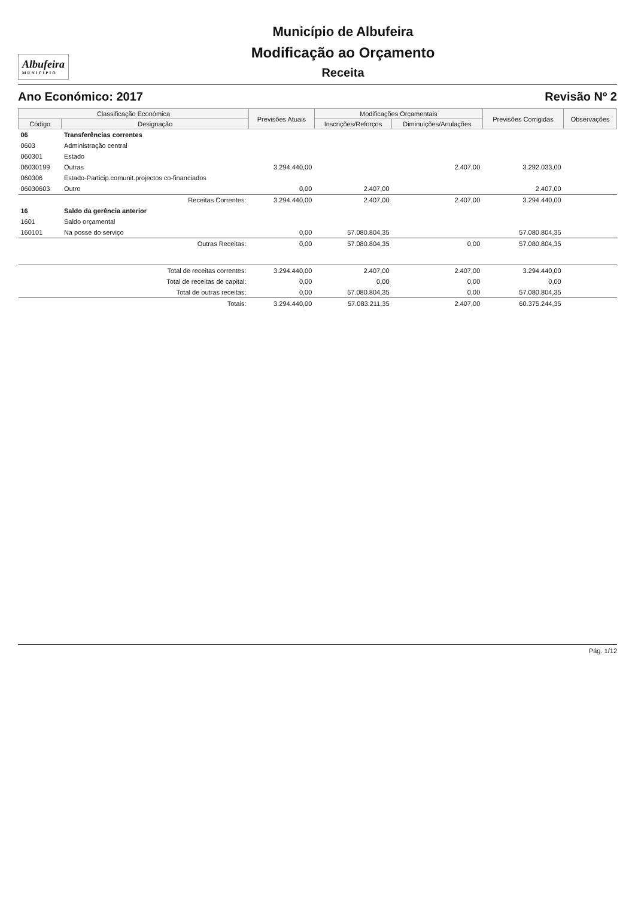Albufeira
MUNICÍPIO
Município de Albufeira
Modificação ao Orçamento
Receita
Ano Económico: 2017 Revisão Nº 2
| Classificação Económica | | Previsões Atuais | Modificações Orçamentais | | Previsões Corrigidas | Observações |
| --- | --- | --- | --- | --- | --- | --- |
| Código | Designação | | Inscrições/Reforços | Diminuições/Anulações | | |
| 06 | Transferências correntes | | | | | |
| 0603 | Administração central | | | | | |
| 060301 | Estado | | | | | |
| 06030199 | Outras | 3.294.440,00 | | 2.407,00 | 3.292.033,00 | |
| 060306 | Estado-Particip.comunit.projectos co-financiados | | | | | |
| 06030603 | Outro | 0,00 | 2.407,00 | | 2.407,00 | |
| | Receitas Correntes: | 3.294.440,00 | 2.407,00 | 2.407,00 | 3.294.440,00 | |
| 16 | Saldo da gerência anterior | | | | | |
| 1601 | Saldo orçamental | | | | | |
| 160101 | Na posse do serviço | 0,00 | 57.080.804,35 | | 57.080.804,35 | |
| | Outras Receitas: | 0,00 | 57.080.804,35 | 0,00 | 57.080.804,35 | |
| | Total de receitas correntes: | 3.294.440,00 | 2.407,00 | 2.407,00 | 3.294.440,00 | |
| | Total de receitas de capital: | 0,00 | 0,00 | 0,00 | 0,00 | |
| | Total de outras receitas: | 0,00 | 57.080.804,35 | 0,00 | 57.080.804,35 | |
| | Totais: | 3.294.440,00 | 57.083.211,35 | 2.407,00 | 60.375.244,35 | |
Pág. 1/12